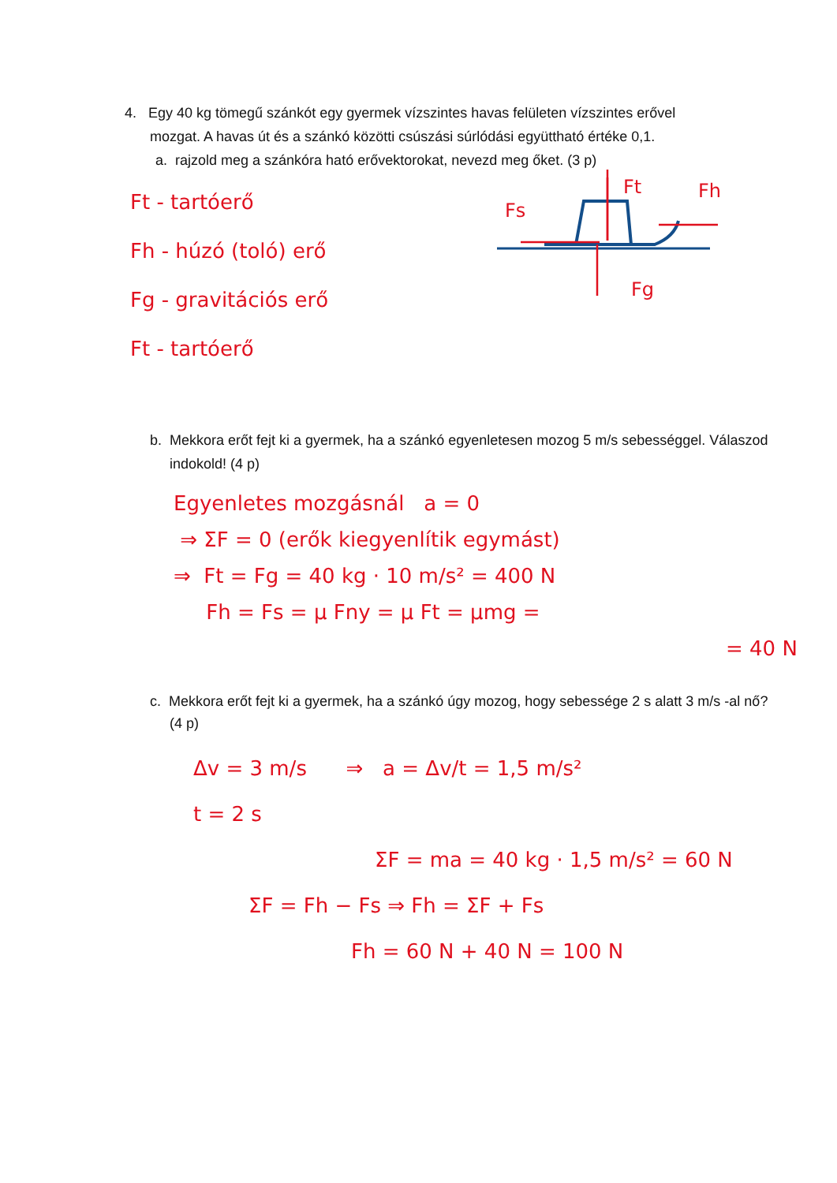4. Egy 40 kg tömegű szánkót egy gyermek vízszintes havas felületen vízszintes erővel
mozgat. A havas út és a szánkó közötti csúszási súrlódási együttható értéke 0,1.
a. rajzold meg a szánkóra ható erővektorokat, nevezd meg őket. (3 p)
Ft - tartóerő
Fh - húzó (toló) erő
Fg - gravitációs erő
Ft - tartóerő
Ft
Fh
Fs
Fg
b. Mekkora erőt fejt ki a gyermek, ha a szánkó egyenletesen mozog 5 m/s sebességgel. Válaszod indokold! (4 p)
Egyenletes mozgásnál a = 0
⇒ ΣF = 0 (erők kiegyenlítik egymást)
⇒ Ft = Fg = 40 kg · 10 m/s² = 400 N
Fh = Fs = μ Fny = μ Ft = μmg =
= 40 N
c. Mekkora erőt fejt ki a gyermek, ha a szánkó úgy mozog, hogy sebessége 2 s alatt 3 m/s -al nő? (4 p)
Δv = 3 m/s ⇒ a = Δv/t = 1,5 m/s²
t = 2 s
ΣF = ma = 40 kg · 1,5 m/s² = 60 N
ΣF = Fh − Fs ⇒ Fh = ΣF + Fs
Fh = 60 N + 40 N = 100 N